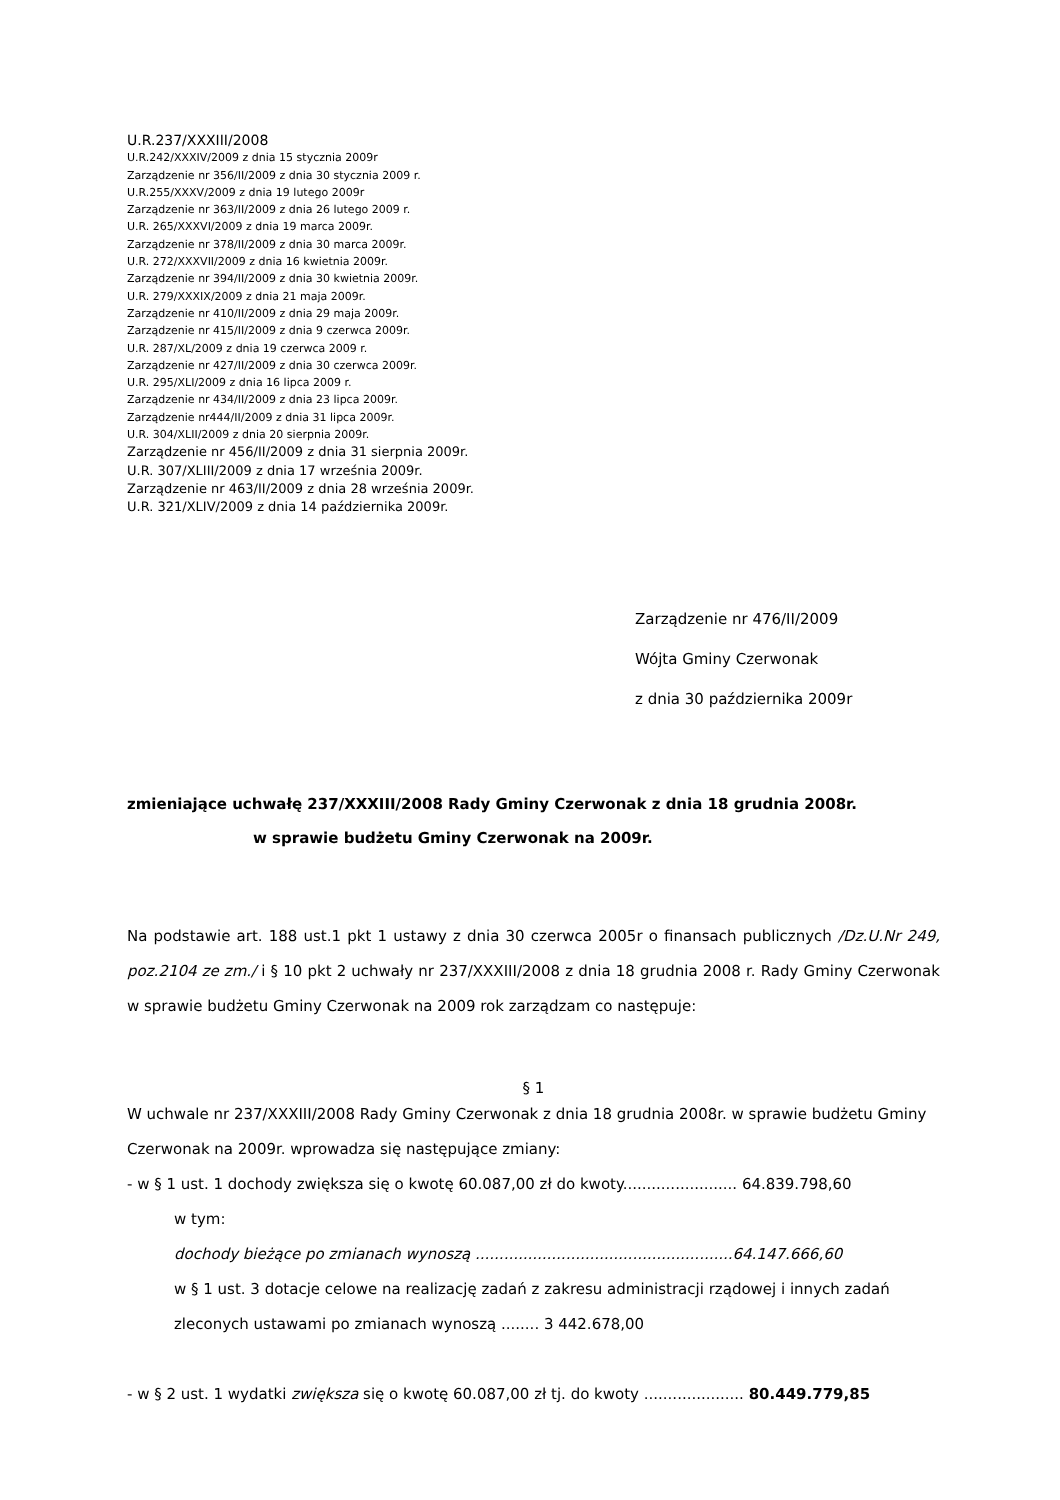U.R.237/XXXIII/2008
U.R.242/XXXIV/2009 z dnia 15 stycznia 2009r
Zarządzenie nr 356/II/2009 z dnia 30 stycznia 2009 r.
U.R.255/XXXV/2009 z dnia 19 lutego 2009r
Zarządzenie nr 363/II/2009 z dnia 26 lutego 2009 r.
U.R. 265/XXXVI/2009 z dnia 19 marca 2009r.
Zarządzenie nr 378/II/2009 z dnia 30 marca 2009r.
U.R. 272/XXXVII/2009 z dnia 16 kwietnia 2009r.
Zarządzenie nr 394/II/2009 z dnia 30 kwietnia 2009r.
U.R. 279/XXXIX/2009 z dnia 21 maja 2009r.
Zarządzenie nr 410/II/2009 z dnia 29 maja 2009r.
Zarządzenie nr 415/II/2009 z dnia 9 czerwca 2009r.
U.R. 287/XL/2009 z dnia 19 czerwca 2009 r.
Zarządzenie nr 427/II/2009 z dnia 30 czerwca 2009r.
U.R. 295/XLI/2009 z dnia 16 lipca 2009 r.
Zarządzenie nr 434/II/2009 z dnia 23 lipca 2009r.
Zarządzenie nr444/II/2009 z dnia 31 lipca 2009r.
U.R. 304/XLII/2009 z dnia 20 sierpnia 2009r.
Zarządzenie nr 456/II/2009 z dnia 31 sierpnia 2009r.
U.R. 307/XLIII/2009 z dnia 17 września 2009r.
Zarządzenie nr 463/II/2009 z dnia 28 września 2009r.
U.R. 321/XLIV/2009 z dnia 14 października 2009r.
Zarządzenie nr 476/II/2009
Wójta Gminy Czerwonak
z dnia 30 października 2009r
zmieniające uchwałę 237/XXXIII/2008 Rady Gminy Czerwonak z dnia 18 grudnia 2008r.
w sprawie budżetu Gminy Czerwonak na 2009r.
Na podstawie art. 188 ust.1 pkt 1 ustawy z dnia 30 czerwca 2005r o finansach publicznych /Dz.U.Nr 249, poz.2104 ze zm./ i § 10 pkt 2 uchwały nr 237/XXXIII/2008 z dnia 18 grudnia 2008 r. Rady Gminy Czerwonak w sprawie budżetu Gminy Czerwonak na 2009 rok zarządzam co następuje:
§ 1
W uchwale nr 237/XXXIII/2008 Rady Gminy Czerwonak z dnia 18 grudnia 2008r. w sprawie budżetu Gminy Czerwonak na 2009r. wprowadza się następujące zmiany:
- w § 1 ust. 1 dochody zwiększa się o kwotę 60.087,00 zł do kwoty........................ 64.839.798,60
w tym:
dochody bieżące po zmianach wynoszą ......................................................64.147.666,60
w § 1 ust. 3 dotacje celowe na realizację zadań z zakresu administracji rządowej i innych zadań zleconych ustawami po zmianach wynoszą ........ 3 442.678,00
- w § 2 ust. 1 wydatki zwiększa się o kwotę 60.087,00 zł tj. do kwoty ..................... 80.449.779,85